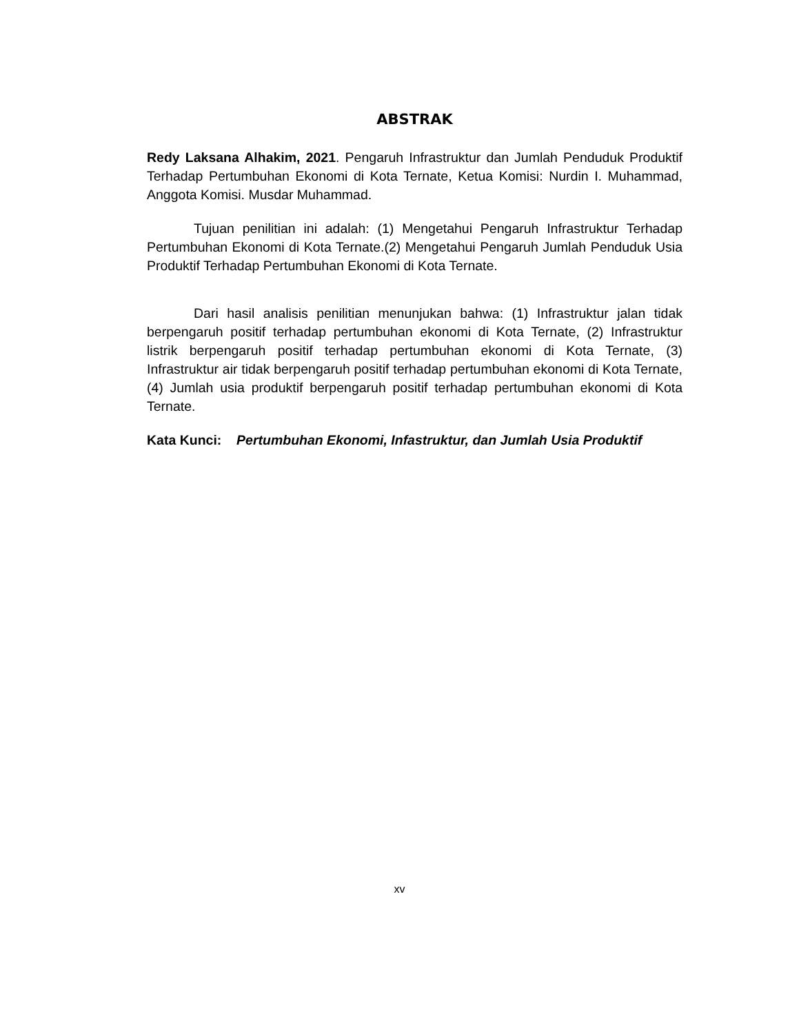ABSTRAK
Redy Laksana Alhakim, 2021. Pengaruh Infrastruktur dan Jumlah Penduduk Produktif Terhadap Pertumbuhan Ekonomi di Kota Ternate, Ketua Komisi: Nurdin I. Muhammad, Anggota Komisi. Musdar Muhammad.
Tujuan penilitian ini adalah: (1) Mengetahui Pengaruh Infrastruktur Terhadap Pertumbuhan Ekonomi di Kota Ternate.(2) Mengetahui Pengaruh Jumlah Penduduk Usia Produktif Terhadap Pertumbuhan Ekonomi di Kota Ternate.
Dari hasil analisis penilitian menunjukan bahwa: (1) Infrastruktur jalan tidak berpengaruh positif terhadap pertumbuhan ekonomi di Kota Ternate, (2) Infrastruktur listrik berpengaruh positif terhadap pertumbuhan ekonomi di Kota Ternate, (3) Infrastruktur air tidak berpengaruh positif terhadap pertumbuhan ekonomi di Kota Ternate, (4) Jumlah usia produktif berpengaruh positif terhadap pertumbuhan ekonomi di Kota Ternate.
Kata Kunci: Pertumbuhan Ekonomi, Infastruktur, dan Jumlah Usia Produktif
xv